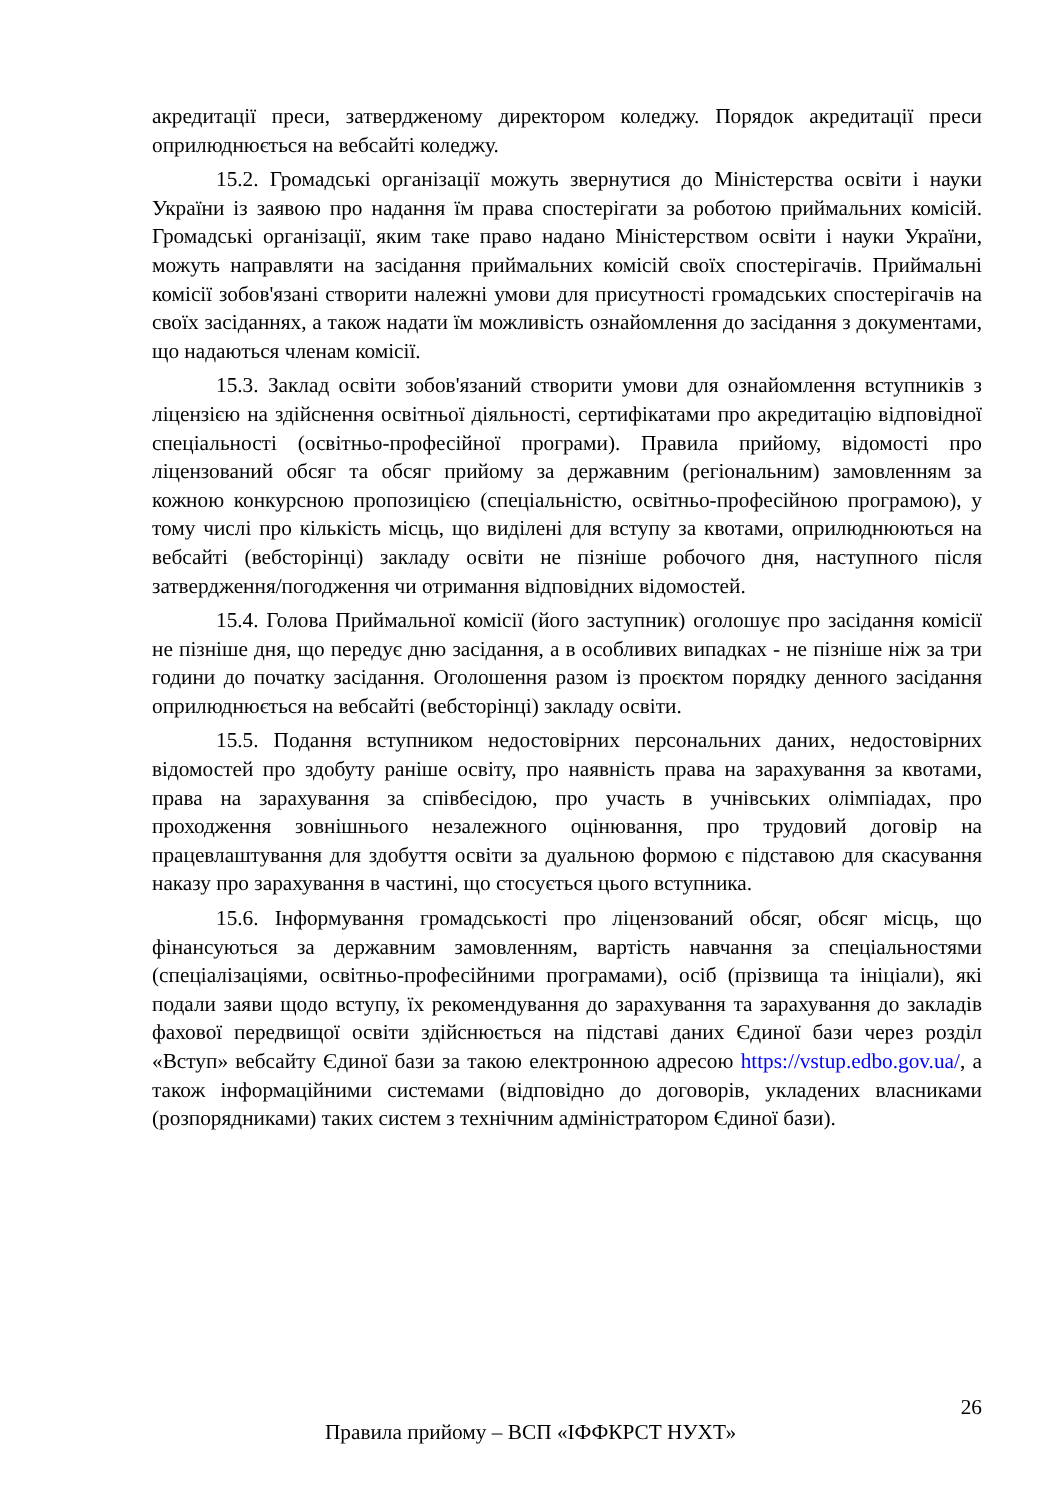акредитації преси, затвердженому директором коледжу. Порядок акредитації преси оприлюднюється на вебсайті коледжу.
15.2. Громадські організації можуть звернутися до Міністерства освіти і науки України із заявою про надання їм права спостерігати за роботою приймальних комісій. Громадські організації, яким таке право надано Міністерством освіти і науки України, можуть направляти на засідання приймальних комісій своїх спостерігачів. Приймальні комісії зобов'язані створити належні умови для присутності громадських спостерігачів на своїх засіданнях, а також надати їм можливість ознайомлення до засідання з документами, що надаються членам комісії.
15.3. Заклад освіти зобов'язаний створити умови для ознайомлення вступників з ліцензією на здійснення освітньої діяльності, сертифікатами про акредитацію відповідної спеціальності (освітньо-професійної програми). Правила прийому, відомості про ліцензований обсяг та обсяг прийому за державним (регіональним) замовленням за кожною конкурсною пропозицією (спеціальністю, освітньо-професійною програмою), у тому числі про кількість місць, що виділені для вступу за квотами, оприлюднюються на вебсайті (вебсторінці) закладу освіти не пізніше робочого дня, наступного після затвердження/погодження чи отримання відповідних відомостей.
15.4. Голова Приймальної комісії (його заступник) оголошує про засідання комісії не пізніше дня, що передує дню засідання, а в особливих випадках - не пізніше ніж за три години до початку засідання. Оголошення разом із проєктом порядку денного засідання оприлюднюється на вебсайті (вебсторінці) закладу освіти.
15.5. Подання вступником недостовірних персональних даних, недостовірних відомостей про здобуту раніше освіту, про наявність права на зарахування за квотами, права на зарахування за співбесідою, про участь в учнівських олімпіадах, про проходження зовнішнього незалежного оцінювання, про трудовий договір на працевлаштування для здобуття освіти за дуальною формою є підставою для скасування наказу про зарахування в частині, що стосується цього вступника.
15.6. Інформування громадськості про ліцензований обсяг, обсяг місць, що фінансуються за державним замовленням, вартість навчання за спеціальностями (спеціалізаціями, освітньо-професійними програмами), осіб (прізвища та ініціали), які подали заяви щодо вступу, їх рекомендування до зарахування та зарахування до закладів фахової передвищої освіти здійснюється на підставі даних Єдиної бази через розділ «Вступ» вебсайту Єдиної бази за такою електронною адресою https://vstup.edbo.gov.ua/, а також інформаційними системами (відповідно до договорів, укладених власниками (розпорядниками) таких систем з технічним адміністратором Єдиної бази).
26
Правила прийому – ВСП «ІФФКРСТ НУХТ»